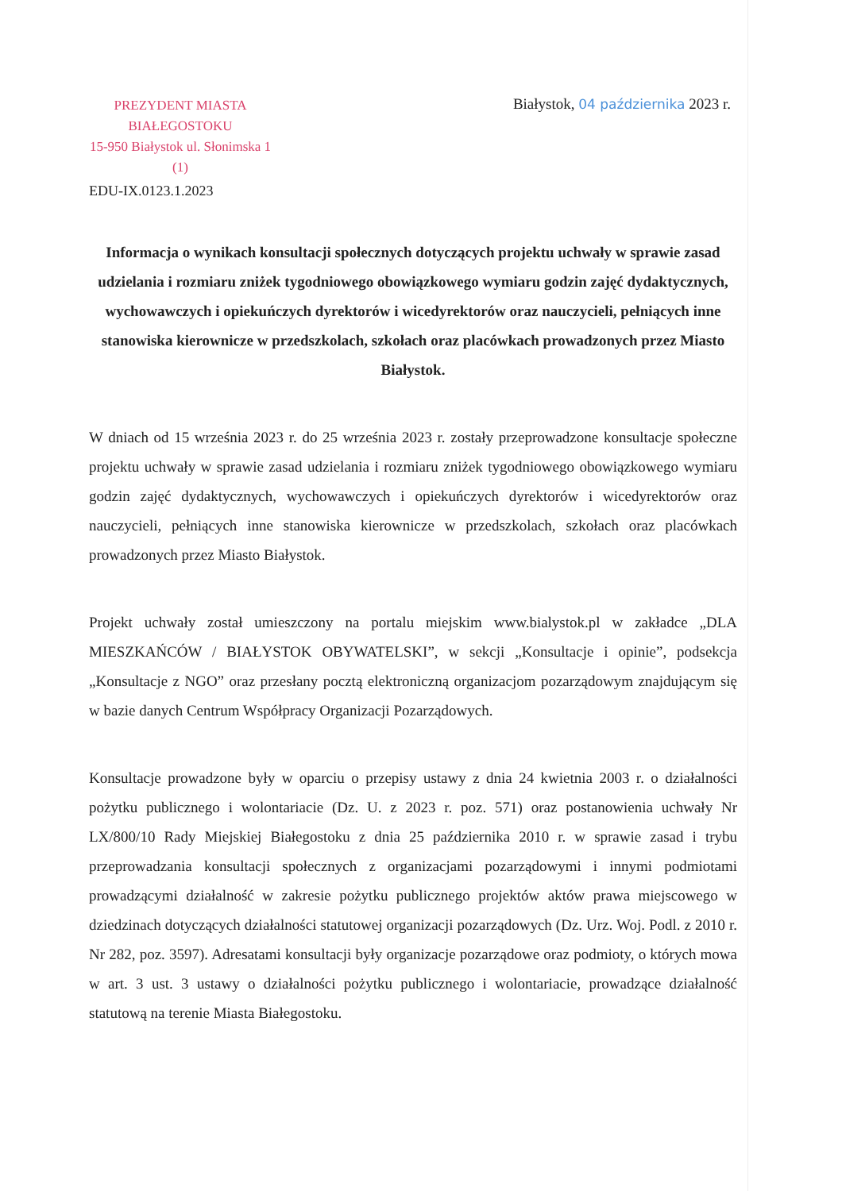PREZYDENT MIASTA BIAŁEGOSTOKU
15-950 Białystok ul. Słonimska 1
(1)
EDU-IX.0123.1.2023
Białystok, 04 października 2023 r.
Informacja o wynikach konsultacji społecznych dotyczących projektu uchwały w sprawie zasad udzielania i rozmiaru zniżek tygodniowego obowiązkowego wymiaru godzin zajęć dydaktycznych, wychowawczych i opiekuńczych dyrektorów i wicedyrektorów oraz nauczycieli, pełniących inne stanowiska kierownicze w przedszkolach, szkołach oraz placówkach prowadzonych przez Miasto Białystok.
W dniach od 15 września 2023 r. do 25 września 2023 r. zostały przeprowadzone konsultacje społeczne projektu uchwały w sprawie zasad udzielania i rozmiaru zniżek tygodniowego obowiązkowego wymiaru godzin zajęć dydaktycznych, wychowawczych i opiekuńczych dyrektorów i wicedyrektorów oraz nauczycieli, pełniących inne stanowiska kierownicze w przedszkolach, szkołach oraz placówkach prowadzonych przez Miasto Białystok.
Projekt uchwały został umieszczony na portalu miejskim www.bialystok.pl w zakładce „DLA MIESZKAŃCÓW / BIAŁYSTOK OBYWATELSKI”, w sekcji „Konsultacje i opinie”, podsekcja „Konsultacje z NGO” oraz przesłany pocztą elektroniczną organizacjom pozarządowym znajdującym się w bazie danych Centrum Współpracy Organizacji Pozarządowych.
Konsultacje prowadzone były w oparciu o przepisy ustawy z dnia 24 kwietnia 2003 r. o działalności pożytku publicznego i wolontariacie (Dz. U. z 2023 r. poz. 571) oraz postanowienia uchwały Nr LX/800/10 Rady Miejskiej Białegostoku z dnia 25 października 2010 r. w sprawie zasad i trybu przeprowadzania konsultacji społecznych z organizacjami pozarządowymi i innymi podmiotami prowadzącymi działalność w zakresie pożytku publicznego projektów aktów prawa miejscowego w dziedzinach dotyczących działalności statutowej organizacji pozarządowych (Dz. Urz. Woj. Podl. z 2010 r. Nr 282, poz. 3597). Adresatami konsultacji były organizacje pozarządowe oraz podmioty, o których mowa w art. 3 ust. 3 ustawy o działalności pożytku publicznego i wolontariacie, prowadzące działalność statutową na terenie Miasta Białegostoku.